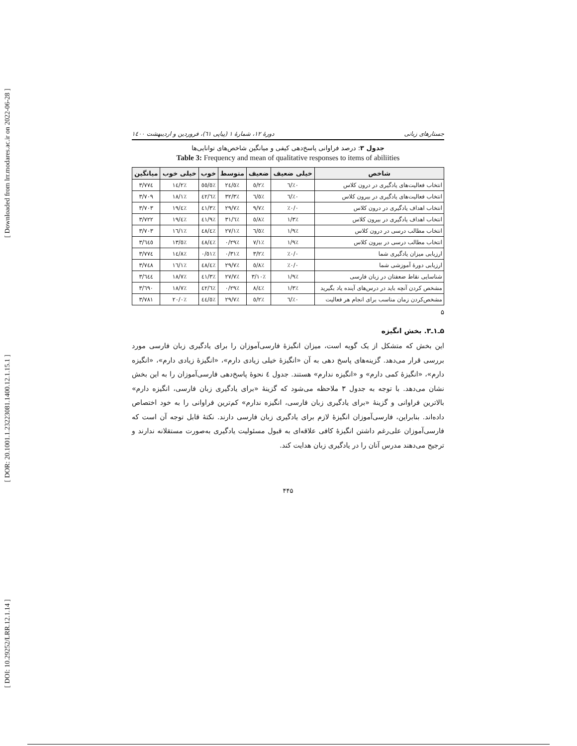[ Downloaded from lrr.modares.ac.ir on 2022-06-28 ]
[ DOR: 20.1001.1.23223081.1400.12.1.15.1 ]
[ DOI: 10.29252/LRR.12.1.14 ]
جستارهای زبانی دورهٔ ۱۲، شمارهٔ ۱ (پیاپی ٦١)، فروردین و اردیبهشت ١٤٠٠
جدول ۳: درصد فراوانی پاسخ‌دهی کیفی و میانگین شاخص‌های توانایی‌ها
Table 3: Frequency and mean of qualitative responses to items of abiliities
| شاخص | خیلی ضعیف | ضعیف | متوسط | خوب | خیلی خوب | میانگین |
| --- | --- | --- | --- | --- | --- | --- |
| انتخاب فعالیت‌های یادگیری در درون کلاس | ٪۰/٦ | ٪٥/٢ | ٪٢٤/٥ | ٪٥٥/٥ | ٪١٤/٢ | ٣/٧٧٤ |
| انتخاب فعالیت‌های یادگیری در بیرون کلاس | ٪۰/٦ | ٪٦/٥ | ٪٣٢/٣ | ٪٤٢/٦ | ٪١٨/١ | ٣/٧۰٩ |
| انتخاب اهداف یادگیری در درون کلاس | ٪۰/۰ | ٪٩/٧ | ٪٢٩/٧ | ٪٤١/٣ | ٪١٩/٤ | ٣/٧۰٣ |
| انتخاب اهداف یادگیری در بیرون کلاس | ٪١/٣ | ٪٥/٨ | ٪٣١/٦ | ٪٤١/٩ | ٪١٩/٤ | ٣/٧٢٢ |
| انتخاب مطالب درسی در درون کلاس | ٪١/٩ | ٪٦/٥ | ٪٢٧/١ | ٪٤٨/٤ | ٪١٦/١ | ٣/٧۰٣ |
| انتخاب مطالب درسی در بیرون کلاس | ٪١/٩ | ٪٧/١ | ٪٢٩/۰ | ٪٤٨/٤ | ٪١٣/٥ | ٣/٦٤٥ |
| ارزیابی میزان یادگیری شما | ٪۰/۰ | ٪٣/٢ | ٪٣١/۰ | ٪٥١/۰ | ٪١٤/٨ | ٣/٧٧٤ |
| ارزیابی دورهٔ آموزشی شما | ٪۰/۰ | ٪٥/٨ | ٪٢٩/٧ | ٪٤٨/٤ | ٪١٦/١ | ٣/٧٤٨ |
| شناسایی نقاط ضعفتان در زبان فارسی | ٪١/٩ | ٪١۰/٣ | ٪٢٧/٧ | ٪٤١/٣ | ٪١٨/٧ | ٣/٦٤٤ |
| مشخص کردن آنچه باید در درس‌های آینده یاد بگیرید | ٪١/٣ | ٪٨/٤ | ٪٢٩/۰ | ٪٤٢/٦ | ٪١٨/٧ | ٣/٦٩۰ |
| مشخص‌کردن زمان مناسب برای انجام هر فعالیت | ٪۰/٦ | ٪٥/٢ | ٪٢٩/٧ | ٪٤٤/٥ | ٪٢۰/۰ | ٣/٧٨١ |
۵
۵ـ۱ـ۳. بخش انگیزه
این بخش که متشکل از یک گویه است، میزان انگیزهٔ فارسی‌آموزان را برای یادگیری زبان فارسی مورد بررسی قرار می‌دهد. گزینه‌های پاسخ دهی به آن «انگیزهٔ خیلی زیادی دارم»، «انگیزهٔ زیادی دارم»، «انگیزه دارم»، «انگیزهٔ کمی دارم» و «انگیزه ندارم» هستند. جدول ٤ نحوهٔ پاسخ‌دهی فارسی‌آموزان را به این بخش نشان می‌دهد. با توجه به جدول ٣ ملاحظه می‌شود که گزینهٔ «برای یادگیری زبان فارسی، انگیزه دارم» بالاترین فراوانی و گزینهٔ «برای یادگیری زبان فارسی، انگیزه ندارم» کم‌ترین فراوانی را به خود اختصاص داده‌اند. بنابراین، فارسی‌آموزان انگیزهٔ لازم برای یادگیری زبان فارسی دارند. نکتهٔ قابل توجه آن است که فارسی‌آموزان علی‌رغم داشتن انگیزهٔ کافی علاقه‌ای به قبول مسئولیت یادگیری به‌صورت مستقلانه ندارند و ترجیح می‌دهند مدرس آنان را در یادگیری زبان هدایت کند.
۴۴۵